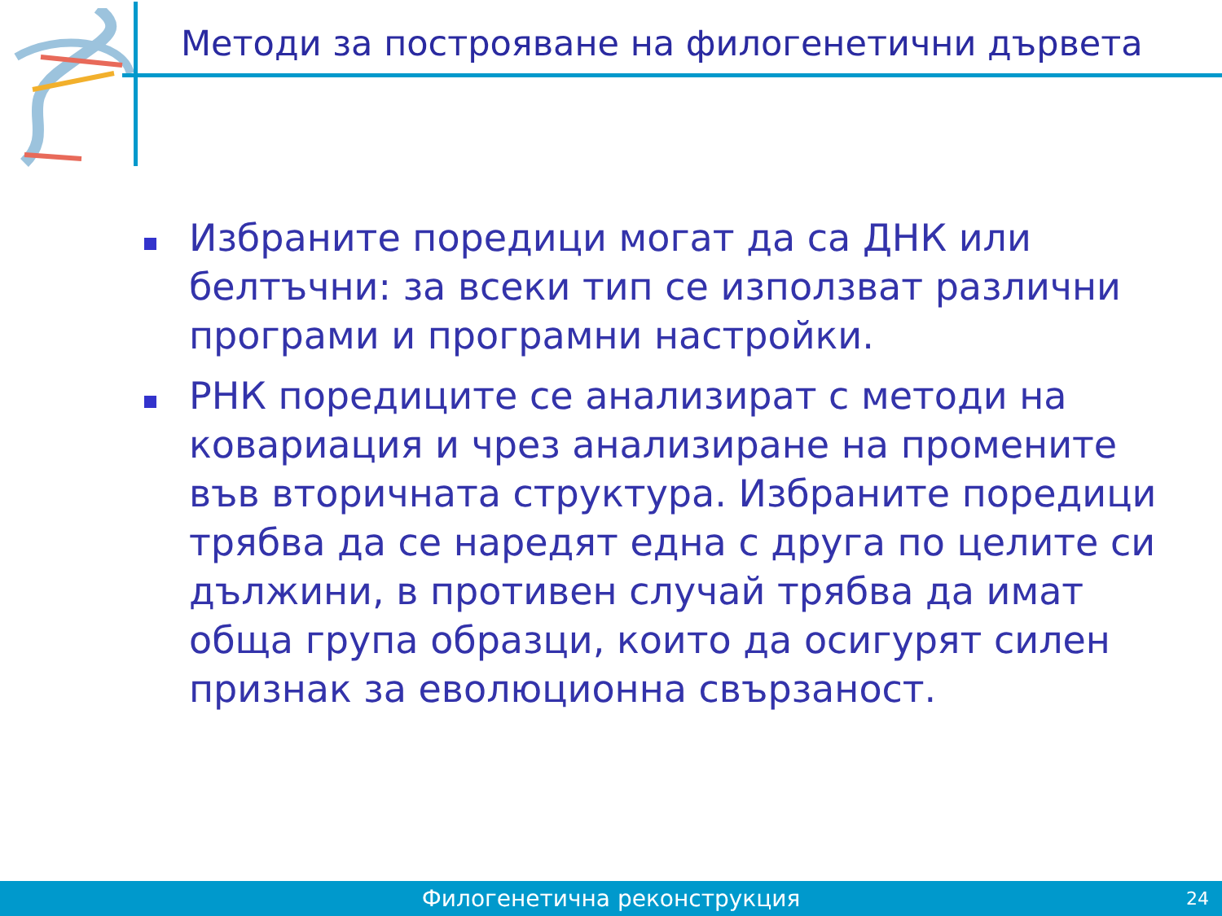Методи за построяване на филогенетични дървета
Избраните поредици могат да са ДНК или белтъчни: за всеки тип се използват различни програми и програмни настройки.
РНК поредиците се анализират с методи на ковариация и чрез анализиране на промените във вторичната структура. Избраните поредици трябва да се наредят една с друга по целите си дължини, в противен случай трябва да имат обща група образци, които да осигурят силен признак за еволюционна свързаност.
Филогенетична реконструкция 24